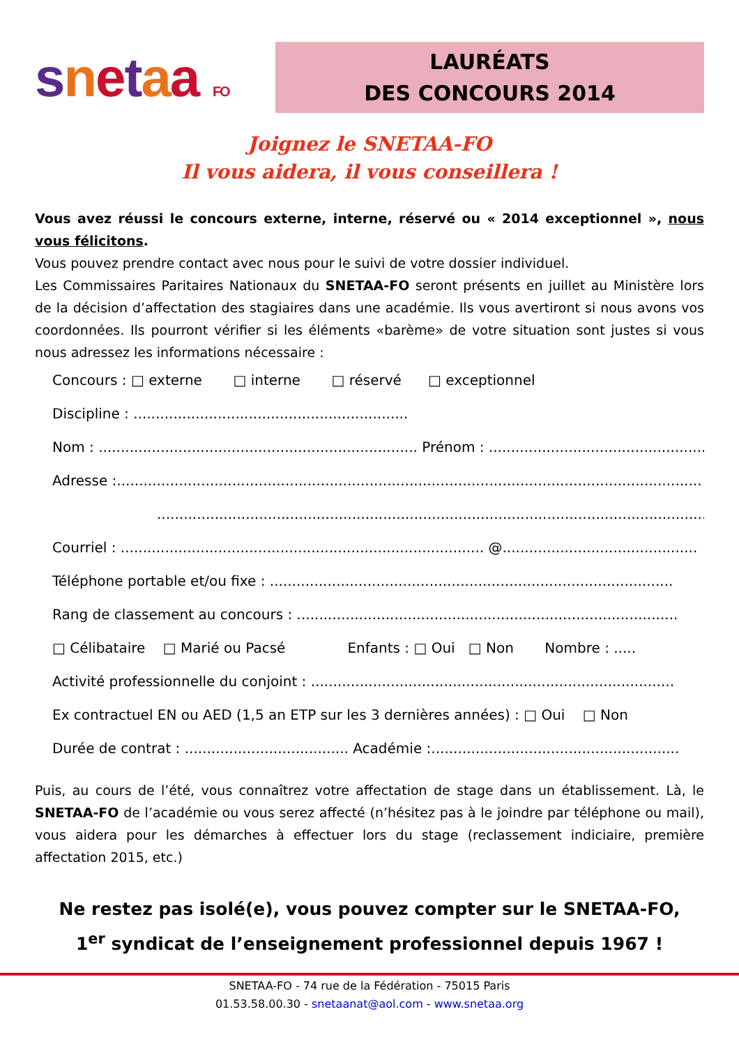snetaa FO
LAURÉATS
DES CONCOURS 2014
Joignez le SNETAA-FO
Il vous aidera, il vous conseillera !
Vous avez réussi le concours externe, interne, réservé ou « 2014 exceptionnel », nous vous félicitons.
Vous pouvez prendre contact avec nous pour le suivi de votre dossier individuel.
Les Commissaires Paritaires Nationaux du SNETAA-FO seront présents en juillet au Ministère lors de la décision d’affectation des stagiaires dans une académie. Ils vous avertiront si nous avons vos coordonnées. Ils pourront vérifier si les éléments «barème» de votre situation sont justes si vous nous adressez les informations nécessaire :
Concours : □ externe □ interne □ réservé □ exceptionnel
Discipline : ..............................................................
Nom : ........................................................................ Prénom : ...................................................
Adresse :....................................................................................................................................
......................................................................................................................................
Courriel : .................................................................................. @............................................
Téléphone portable et/ou fixe : ...........................................................................................
Rang de classement au concours : ......................................................................................
□ Célibataire □ Marié ou Pacsé Enfants : □ Oui □ Non Nombre : .....
Activité professionnelle du conjoint : ..................................................................................
Ex contractuel EN ou AED (1,5 an ETP sur les 3 dernières années) : □ Oui □ Non
Durée de contrat : ..................................... Académie :........................................................
Puis, au cours de l’été, vous connaîtrez votre affectation de stage dans un établissement. Là, le SNETAA-FO de l’académie ou vous serez affecté (n’hésitez pas à le joindre par téléphone ou mail), vous aidera pour les démarches à effectuer lors du stage (reclassement indiciaire, première affectation 2015, etc.)
Ne restez pas isolé(e), vous pouvez compter sur le SNETAA-FO,
1<sup>er</sup> syndicat de l’enseignement professionnel depuis 1967 !
SNETAA-FO - 74 rue de la Fédération - 75015 Paris
01.53.58.00.30 - snetaanat@aol.com - www.snetaa.org